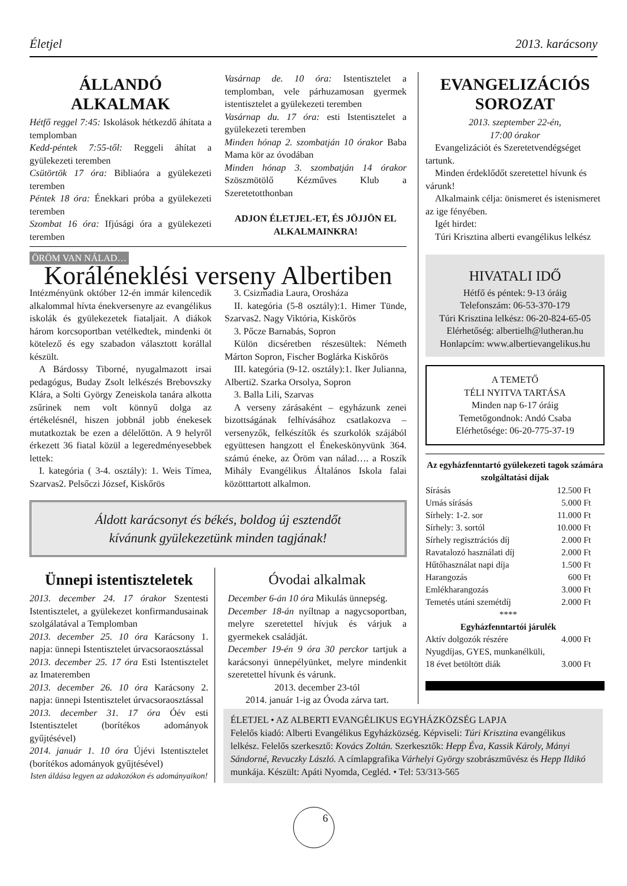Életjel 2013. karácsony
ÁLLANDÓ ALKALMAK
Hétfő reggel 7:45: Iskolások hétkezdő áhítata a templomban
Kedd-péntek 7:55-től: Reggeli áhítat a gyülekezeti teremben
Csütörtök 17 óra: Bibliaóra a gyülekezeti teremben
Péntek 18 óra: Énekkari próba a gyülekezeti teremben
Szombat 16 óra: Ifjúsági óra a gyülekezeti teremben
Vasárnap de. 10 óra: Istentisztelet a templomban, vele párhuzamosan gyermek istentisztelet a gyülekezeti teremben
Vasárnap du. 17 óra: esti Istentisztelet a gyülekezeti teremben
Minden hónap 2. szombatján 10 órakor Baba Mama kör az óvodában
Minden hónap 3. szombatján 14 órakor Szöszmötölő Kézműves Klub a Szeretetotthonban
ADJON ÉLETJEL-ET, ÉS JÖJJÖN EL ALKALMAINKRA!
ÖRÖM VAN NÁLAD…
Koráléneklési verseny Albertiben
Intézményünk október 12-én immár kilencedik alkalommal hívta énekversenyre az evangélikus iskolák és gyülekezetek fiataljait. A diákok három korcsoportban vetélkedtek, mindenki öt kötelező és egy szabadon választott korállal készült.
A Bárdossy Tiborné, nyugalmazott irsai pedagógus, Buday Zsolt lelkészés Brebovszky Klára, a Solti György Zeneiskola tanára alkotta zsűrinek nem volt könnyű dolga az értékelésnél, hiszen jobbnál jobb énekesek mutatkoztak be ezen a délelőttön. A 9 helyről érkezett 36 fiatal közül a legeredményesebbek lettek:
I. kategória ( 3-4. osztály): 1. Weis Tímea, Szarvas2. Pelsőczi József, Kiskőrös
3. Csizmadia Laura, Orosháza
II. kategória (5-8 osztály):1. Himer Tünde, Szarvas2. Nagy Viktória, Kiskőrös
3. Pőcze Barnabás, Sopron
Külön dicséretben részesültek: Németh Márton Sopron, Fischer Boglárka Kiskőrös
III. kategória (9-12. osztály):1. Iker Julianna, Alberti2. Szarka Orsolya, Sopron
3. Balla Lili, Szarvas
A verseny zárásaként – egyházunk zenei bizottságának felhívásához csatlakozva – versenyzők, felkészítők és szurkolók szájából együttesen hangzott el Énekeskönyvünk 364. számú éneke, az Öröm van nálad…. a Roszík Mihály Evangélikus Általános Iskola falai közötttartott alkalmon.
Áldott karácsonyt és békés, boldog új esztendőt
kívánunk gyülekezetünk minden tagjának!
Ünnepi istentiszteletek
2013. december 24. 17 órakor Szentesti Istentisztelet, a gyülekezet konfirmandusainak szolgálatával a Templomban
2013. december 25. 10 óra Karácsony 1. napja: ünnepi Istentisztelet úrvacsoraosztással
2013. december 25. 17 óra Esti Istentisztelet az Imateremben
2013. december 26. 10 óra Karácsony 2. napja: ünnepi Istentisztelet úrvacsoraosztással
2013. december 31. 17 óra Óév esti Istentisztelet (borítékos adományok gyűjtésével)
2014. január 1. 10 óra Újévi Istentisztelet (borítékos adományok gyűjtésével)
Isten áldása legyen az adakozókon és adományaikon!
Óvodai alkalmak
December 6-án 10 óra Mikulás ünnepség.
December 18-án nyíltnap a nagycsoportban, melyre szeretettel hívjuk és várjuk a gyermekek családját.
December 19-én 9 óra 30 perckor tartjuk a karácsonyi ünnepélyünket, melyre mindenkit szeretettel hívunk és várunk.
2013. december 23-tól
2014. január 1-ig az Óvoda zárva tart.
EVANGELIZÁCIÓS SOROZAT
2013. szeptember 22-én,
17:00 órakor
Evangelizációt és Szeretetvendégséget tartunk.
Minden érdeklődőt szeretettel hívunk és várunk!
Alkalmaink célja: önismeret és istenismeret az ige fényében.
Igét hirdet:
Túri Krisztina alberti evangélikus lelkész
HIVATALI IDŐ
Hétfő és péntek: 9-13 óráig
Telefonszám: 06-53-370-179
Túri Krisztina lelkész: 06-20-824-65-05
Elérhetőség: albertielh@lutheran.hu
Honlapcím: www.albertievangelikus.hu
A TEMETŐ
TÉLI NYITVA TARTÁSA
Minden nap 6-17 óráig
Temetőgondnok: Andó Csaba
Elérhetősége: 06-20-775-37-19
Az egyházfenntartó gyülekezeti tagok számára szolgáltatási díjak
| Sírásás | 12.500 Ft |
| Urnás sírásás | 5.000 Ft |
| Sírhely: 1-2. sor | 11.000 Ft |
| Sírhely: 3. sortól | 10.000 Ft |
| Sírhely regisztrációs díj | 2.000 Ft |
| Ravatalozó használati díj | 2.000 Ft |
| Hűtőhasználat napi díja | 1.500 Ft |
| Harangozás | 600 Ft |
| Emlékharangozás | 3.000 Ft |
| Temetés utáni szemétdíj | 2.000 Ft |
| **** | |
| Egyházfenntartói járulék | |
| Aktív dolgozók részére | 4.000 Ft |
| Nyugdíjas, GYES, munkanélküli, | |
| 18 évet betöltött diák | 3.000 Ft |
ÉLETJEL • AZ ALBERTI EVANGÉLIKUS EGYHÁZKÖZSÉG LAPJA
Felelős kiadó: Alberti Evangélikus Egyházközség. Képviseli: Túri Krisztina evangélikus lelkész. Felelős szerkesztő: Kovács Zoltán. Szerkesztők: Hepp Éva, Kassik Károly, Mányi Sándorné, Revuczky László. A címlapgrafika Várhelyi György szobrászművész és Hepp Ildikó munkája. Készült: Apáti Nyomda, Cegléd. • Tel: 53/313-565
6